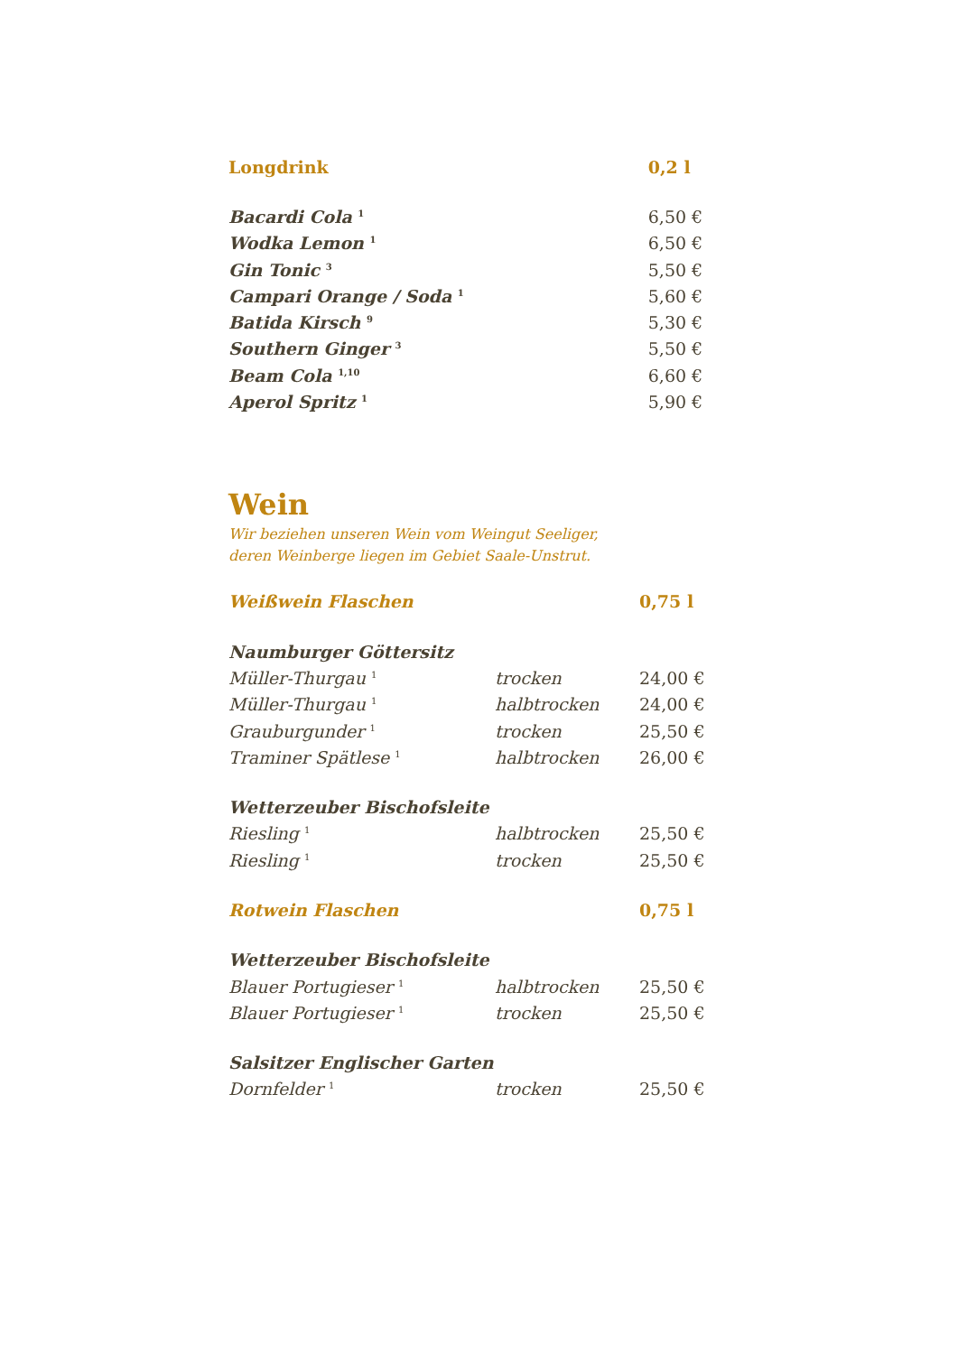| Longdrink | 0,2 l |
| --- | --- |
| Bacardi Cola <sup>1</sup> | 6,50 € |
| Wodka Lemon <sup>1</sup> | 6,50 € |
| Gin Tonic <sup>3</sup> | 5,50 € |
| Campari Orange / Soda <sup>1</sup> | 5,60 € |
| Batida Kirsch <sup>9</sup> | 5,30 € |
| Southern Ginger <sup>3</sup> | 5,50 € |
| Beam Cola <sup>1,10</sup> | 6,60 € |
| Aperol Spritz <sup>1</sup> | 5,90 € |
Wein
Wir beziehen unseren Wein vom Weingut Seeliger,
deren Weinberge liegen im Gebiet Saale-Unstrut.
| Weißwein Flaschen | | 0,75 l |
| --- | --- | --- |
| Naumburger Göttersitz | | |
| Müller-Thurgau <sup>1</sup> | trocken | 24,00 € |
| Müller-Thurgau <sup>1</sup> | halbtrocken | 24,00 € |
| Grauburgunder <sup>1</sup> | trocken | 25,50 € |
| Traminer Spätlese <sup>1</sup> | halbtrocken | 26,00 € |
| Wetterzeuber Bischofsleite | | |
| Riesling <sup>1</sup> | halbtrocken | 25,50 € |
| Riesling <sup>1</sup> | trocken | 25,50 € |
| Rotwein Flaschen | | 0,75 l |
| Wetterzeuber Bischofsleite | | |
| Blauer Portugieser <sup>1</sup> | halbtrocken | 25,50 € |
| Blauer Portugieser <sup>1</sup> | trocken | 25,50 € |
| Salsitzer Englischer Garten | | |
| Dornfelder <sup>1</sup> | trocken | 25,50 € |